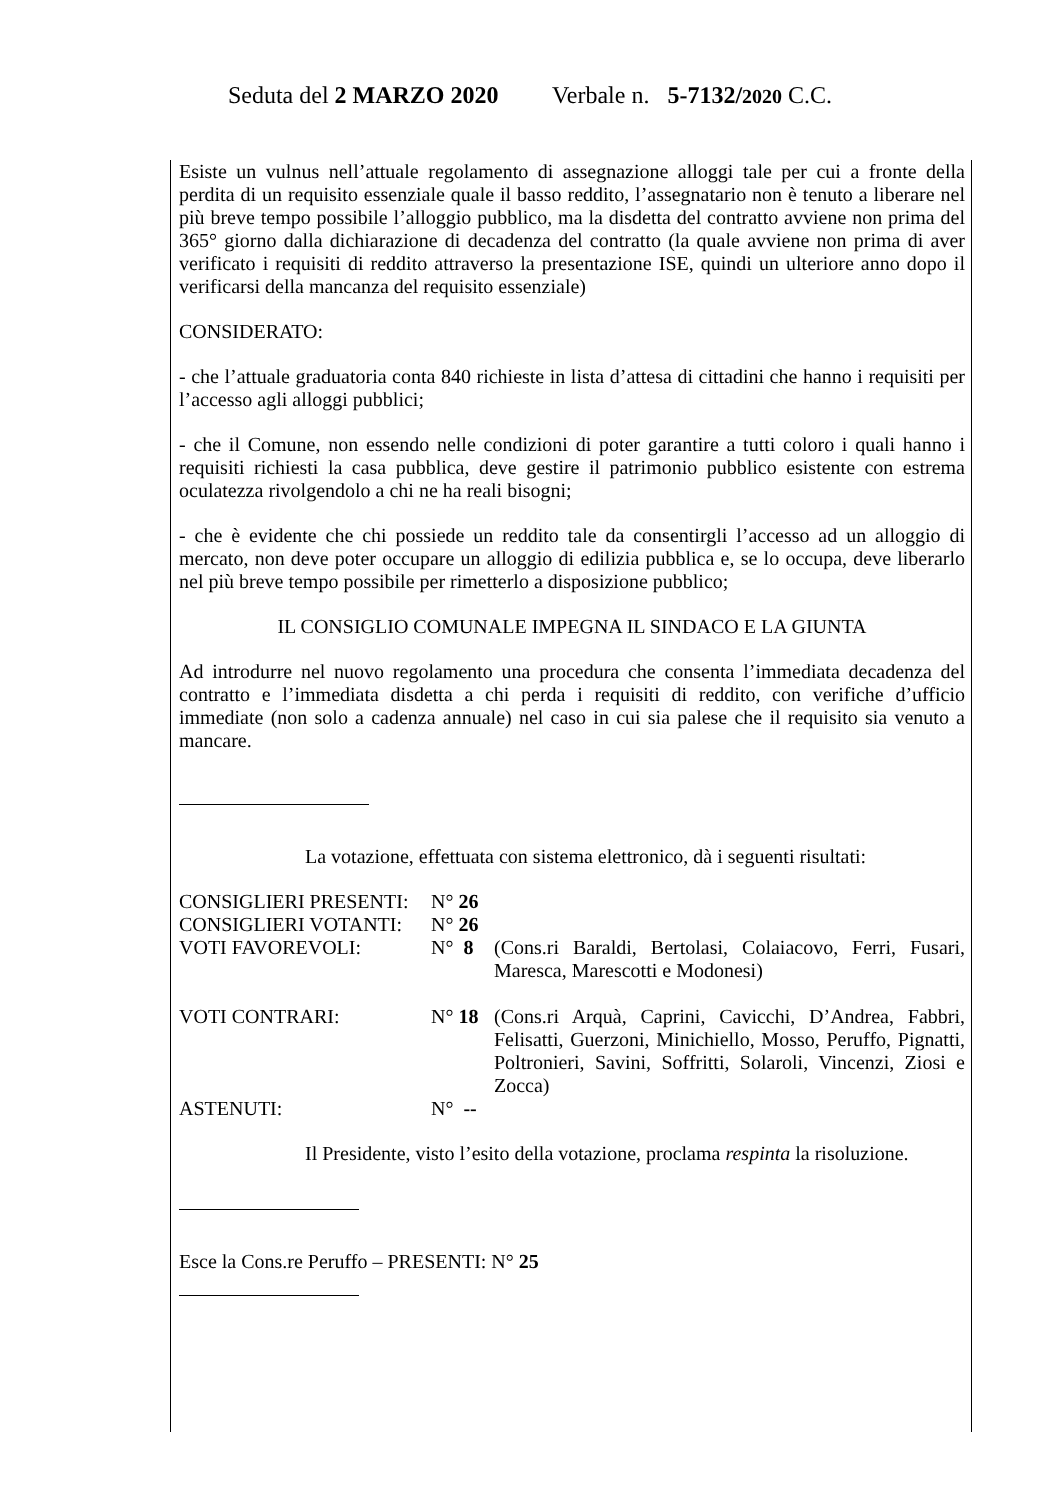Seduta del 2 MARZO 2020 Verbale n. 5-7132/2020 C.C.
Esiste un vulnus nell’attuale regolamento di assegnazione alloggi tale per cui a fronte della perdita di un requisito essenziale quale il basso reddito, l’assegnatario non è tenuto a liberare nel più breve tempo possibile l’alloggio pubblico, ma la disdetta del contratto avviene non prima del 365° giorno dalla dichiarazione di decadenza del contratto (la quale avviene non prima di aver verificato i requisiti di reddito attraverso la presentazione ISE, quindi un ulteriore anno dopo il verificarsi della mancanza del requisito essenziale)
CONSIDERATO:
- che l’attuale graduatoria conta 840 richieste in lista d’attesa di cittadini che hanno i requisiti per l’accesso agli alloggi pubblici;
- che il Comune, non essendo nelle condizioni di poter garantire a tutti coloro i quali hanno i requisiti richiesti la casa pubblica, deve gestire il patrimonio pubblico esistente con estrema oculatezza rivolgendolo a chi ne ha reali bisogni;
- che è evidente che chi possiede un reddito tale da consentirgli l’accesso ad un alloggio di mercato, non deve poter occupare un alloggio di edilizia pubblica e, se lo occupa, deve liberarlo nel più breve tempo possibile per rimetterlo a disposizione pubblico;
IL CONSIGLIO COMUNALE IMPEGNA IL SINDACO E LA GIUNTA
Ad introdurre nel nuovo regolamento una procedura che consenta l’immediata decadenza del contratto e l’immediata disdetta a chi perda i requisiti di reddito, con verifiche d’ufficio immediate (non solo a cadenza annuale) nel caso in cui sia palese che il requisito sia venuto a mancare.
La votazione, effettuata con sistema elettronico, dà i seguenti risultati:
| CONSIGLIERI PRESENTI: | N° 26 | |
| CONSIGLIERI VOTANTI: | N° 26 | |
| VOTI FAVOREVOLI: | N° 8 | (Cons.ri Baraldi, Bertolasi, Colaiacovo, Ferri, Fusari, Maresca, Marescotti e Modonesi) |
| VOTI CONTRARI: | N° 18 | (Cons.ri Arquà, Caprini, Cavicchi, D’Andrea, Fabbri, Felisatti, Guerzoni, Minichiello, Mosso, Peruffo, Pignatti, Poltronieri, Savini, Soffritti, Solaroli, Vincenzi, Ziosi e Zocca) |
| ASTENUTI: | N° -- | |
Il Presidente, visto l’esito della votazione, proclama respinta la risoluzione.
Esce la Cons.re Peruffo – PRESENTI: N° 25